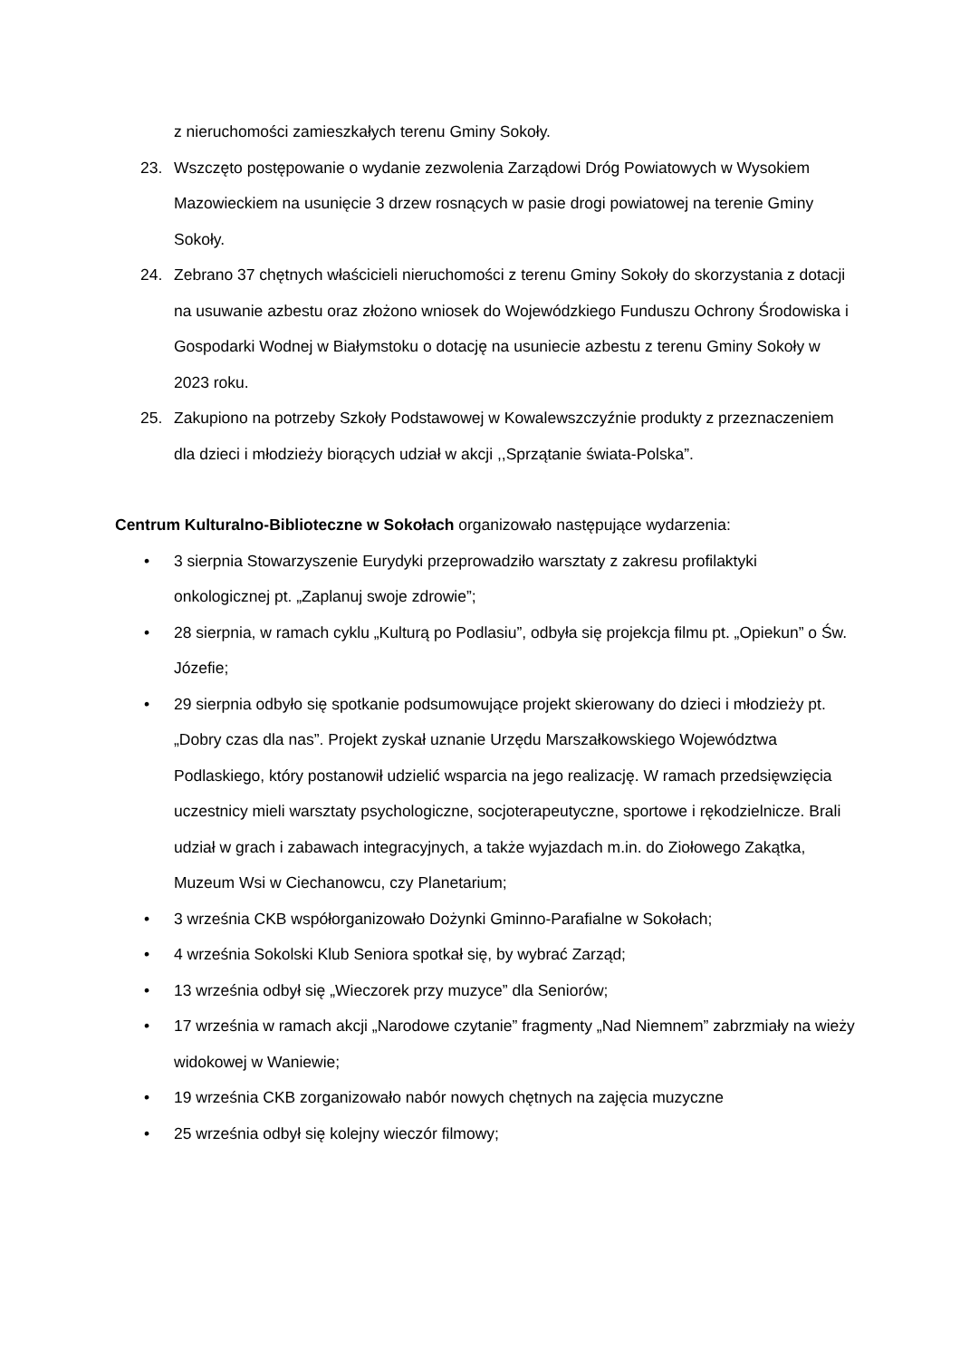z nieruchomości zamieszkałych terenu Gminy Sokoły.
23. Wszczęto postępowanie o wydanie zezwolenia Zarządowi Dróg Powiatowych w Wysokiem Mazowieckiem na usunięcie 3 drzew rosnących w pasie drogi powiatowej na terenie Gminy Sokoły.
24. Zebrano 37 chętnych właścicieli nieruchomości z terenu Gminy Sokoły do skorzystania z dotacji na usuwanie azbestu oraz złożono wniosek do Wojewódzkiego Funduszu Ochrony Środowiska i Gospodarki Wodnej w Białymstoku o dotację na usuniecie azbestu z terenu Gminy Sokoły w 2023 roku.
25. Zakupiono na potrzeby Szkoły Podstawowej w Kowalewszczyźnie produkty z przeznaczeniem dla dzieci i młodzieży biorących udział w akcji ,,Sprzątanie świata-Polska”.
Centrum Kulturalno-Biblioteczne w Sokołach organizowało następujące wydarzenia:
• 3 sierpnia Stowarzyszenie Eurydyki przeprowadziło warsztaty z zakresu profilaktyki onkologicznej pt. „Zaplanuj swoje zdrowie”;
• 28 sierpnia, w ramach cyklu „Kulturą po Podlasiu”, odbyła się projekcja filmu pt. „Opiekun” o Św. Józefie;
• 29 sierpnia odbyło się spotkanie podsumowujące projekt skierowany do dzieci i młodzieży pt. „Dobry czas dla nas”. Projekt zyskał uznanie Urzędu Marszałkowskiego Województwa Podlaskiego, który postanowił udzielić wsparcia na jego realizację. W ramach przedsięwzięcia uczestnicy mieli warsztaty psychologiczne, socjoterapeutyczne, sportowe i rękodzielnicze. Brali udział w grach i zabawach integracyjnych, a także wyjazdach m.in. do Ziołowego Zakątka, Muzeum Wsi w Ciechanowcu, czy Planetarium;
• 3 września CKB współorganizowało Dożynki Gminno-Parafialne w Sokołach;
• 4 września Sokolski Klub Seniora spotkał się, by wybrać Zarząd;
• 13 września odbył się „Wieczorek przy muzyce” dla Seniorów;
• 17 września w ramach akcji „Narodowe czytanie” fragmenty „Nad Niemnem” zabrzmiały na wieży widokowej w Waniewie;
• 19 września CKB zorganizowało nabór nowych chętnych na zajęcia muzyczne
• 25 września odbył się kolejny wieczór filmowy;